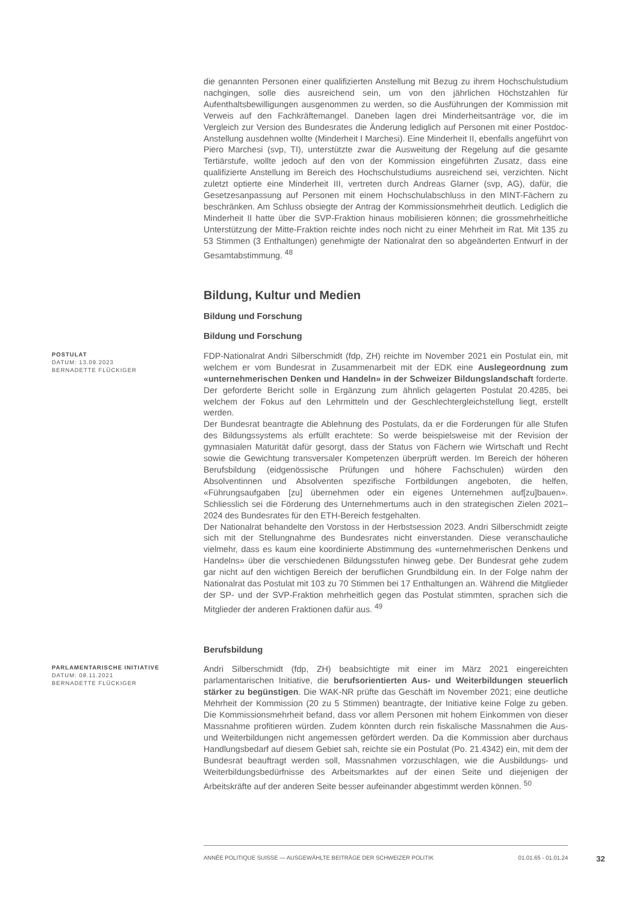die genannten Personen einer qualifizierten Anstellung mit Bezug zu ihrem Hochschulstudium nachgingen, solle dies ausreichend sein, um von den jährlichen Höchstzahlen für Aufenthaltsbewilligungen ausgenommen zu werden, so die Ausführungen der Kommission mit Verweis auf den Fachkräftemangel. Daneben lagen drei Minderheitsanträge vor, die im Vergleich zur Version des Bundesrates die Änderung lediglich auf Personen mit einer Postdoc-Anstellung ausdehnen wollte (Minderheit I Marchesi). Eine Minderheit II, ebenfalls angeführt von Piero Marchesi (svp, TI), unterstützte zwar die Ausweitung der Regelung auf die gesamte Tertiärstufe, wollte jedoch auf den von der Kommission eingeführten Zusatz, dass eine qualifizierte Anstellung im Bereich des Hochschulstudiums ausreichend sei, verzichten. Nicht zuletzt optierte eine Minderheit III, vertreten durch Andreas Glarner (svp, AG), dafür, die Gesetzesanpassung auf Personen mit einem Hochschulabschluss in den MINT-Fächern zu beschränken. Am Schluss obsiegte der Antrag der Kommissionsmehrheit deutlich. Lediglich die Minderheit II hatte über die SVP-Fraktion hinaus mobilisieren können; die grossmehrheitliche Unterstützung der Mitte-Fraktion reichte indes noch nicht zu einer Mehrheit im Rat. Mit 135 zu 53 Stimmen (3 Enthaltungen) genehmigte der Nationalrat den so abgeänderten Entwurf in der Gesamtabstimmung. <sup>48</sup>
Bildung, Kultur und Medien
Bildung und Forschung
Bildung und Forschung
POSTULAT
DATUM: 13.09.2023
BERNADETTE FLÜCKIGER
FDP-Nationalrat Andri Silberschmidt (fdp, ZH) reichte im November 2021 ein Postulat ein, mit welchem er vom Bundesrat in Zusammenarbeit mit der EDK eine Auslegeordnung zum «unternehmerischen Denken und Handeln» in der Schweizer Bildungslandschaft forderte. Der geforderte Bericht solle in Ergänzung zum ähnlich gelagerten Postulat 20.4285, bei welchem der Fokus auf den Lehrmitteln und der Geschlechtergleichstellung liegt, erstellt werden.
Der Bundesrat beantragte die Ablehnung des Postulats, da er die Forderungen für alle Stufen des Bildungssystems als erfüllt erachtete: So werde beispielsweise mit der Revision der gymnasialen Maturität dafür gesorgt, dass der Status von Fächern wie Wirtschaft und Recht sowie die Gewichtung transversaler Kompetenzen überprüft werden. Im Bereich der höheren Berufsbildung (eidgenössische Prüfungen und höhere Fachschulen) würden den Absolventinnen und Absolventen spezifische Fortbildungen angeboten, die helfen, «Führungsaufgaben [zu] übernehmen oder ein eigenes Unternehmen auf[zu]bauen». Schliesslich sei die Förderung des Unternehmertums auch in den strategischen Zielen 2021–2024 des Bundesrates für den ETH-Bereich festgehalten.
Der Nationalrat behandelte den Vorstoss in der Herbstsession 2023. Andri Silberschmidt zeigte sich mit der Stellungnahme des Bundesrates nicht einverstanden. Diese veranschauliche vielmehr, dass es kaum eine koordinierte Abstimmung des «unternehmerischen Denkens und Handelns» über die verschiedenen Bildungsstufen hinweg gebe. Der Bundesrat gehe zudem gar nicht auf den wichtigen Bereich der beruflichen Grundbildung ein. In der Folge nahm der Nationalrat das Postulat mit 103 zu 70 Stimmen bei 17 Enthaltungen an. Während die Mitglieder der SP- und der SVP-Fraktion mehrheitlich gegen das Postulat stimmten, sprachen sich die Mitglieder der anderen Fraktionen dafür aus. <sup>49</sup>
Berufsbildung
PARLAMENTARISCHE INITIATIVE
DATUM: 08.11.2021
BERNADETTE FLÜCKIGER
Andri Silberschmidt (fdp, ZH) beabsichtigte mit einer im März 2021 eingereichten parlamentarischen Initiative, die berufsorientierten Aus- und Weiterbildungen steuerlich stärker zu begünstigen. Die WAK-NR prüfte das Geschäft im November 2021; eine deutliche Mehrheit der Kommission (20 zu 5 Stimmen) beantragte, der Initiative keine Folge zu geben. Die Kommissionsmehrheit befand, dass vor allem Personen mit hohem Einkommen von dieser Massnahme profitieren würden. Zudem könnten durch rein fiskalische Massnahmen die Aus- und Weiterbildungen nicht angemessen gefördert werden. Da die Kommission aber durchaus Handlungsbedarf auf diesem Gebiet sah, reichte sie ein Postulat (Po. 21.4342) ein, mit dem der Bundesrat beauftragt werden soll, Massnahmen vorzuschlagen, wie die Ausbildungs- und Weiterbildungsbedürfnisse des Arbeitsmarktes auf der einen Seite und diejenigen der Arbeitskräfte auf der anderen Seite besser aufeinander abgestimmt werden können. <sup>50</sup>
ANNÉE POLITIQUE SUISSE — AUSGEWÄHLTE BEITRÄGE DER SCHWEIZER POLITIK 01.01.65 - 01.01.24
32